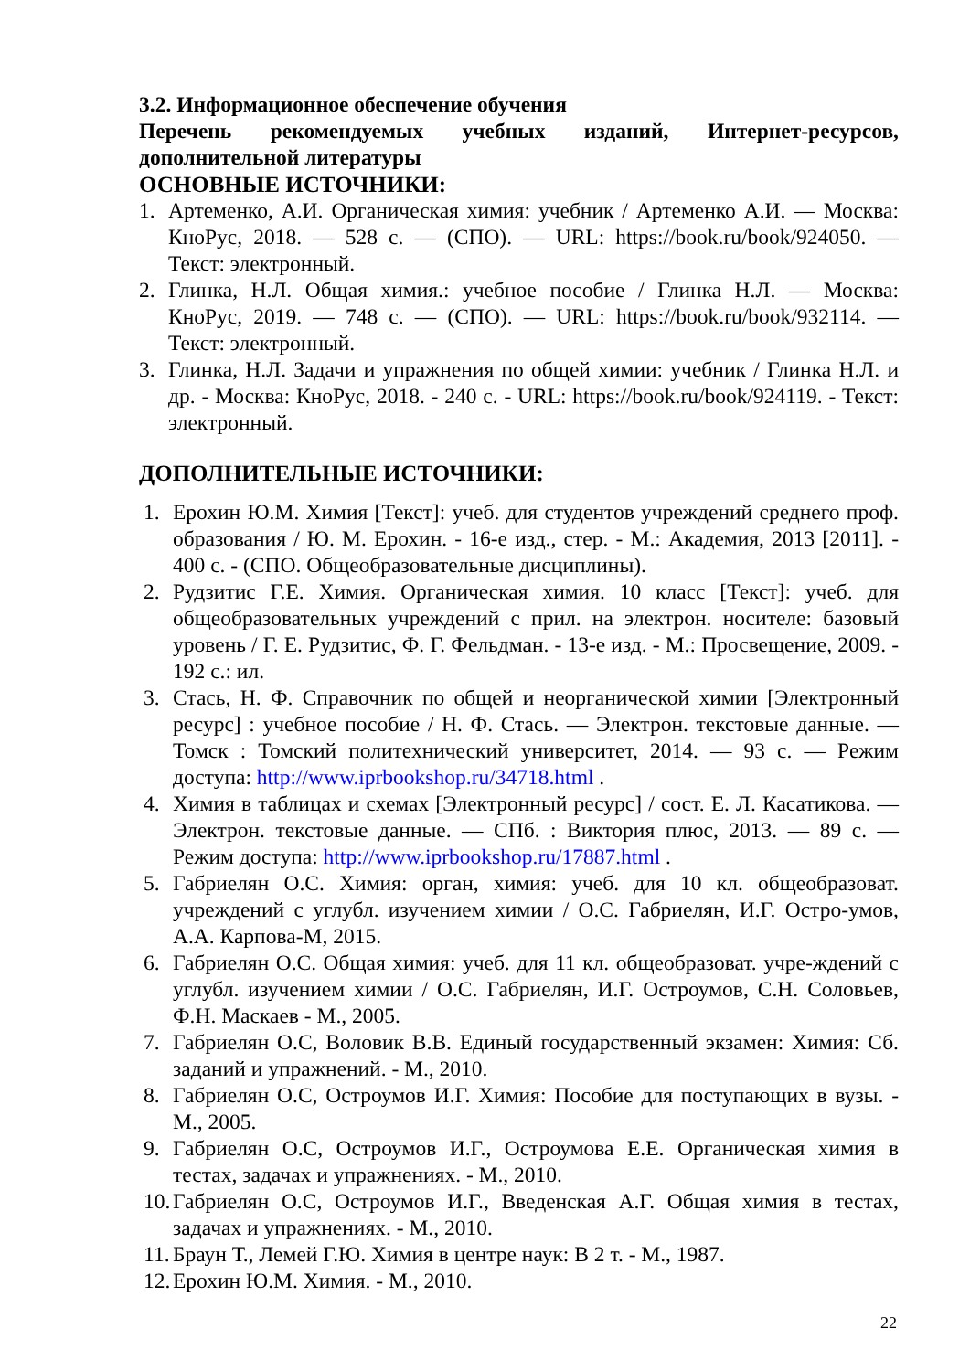3.2. Информационное обеспечение обучения
Перечень рекомендуемых учебных изданий, Интернет-ресурсов, дополнительной литературы
ОСНОВНЫЕ ИСТОЧНИКИ:
1. Артеменко, А.И. Органическая химия: учебник / Артеменко А.И. — Москва: КноРус, 2018. — 528 с. — (СПО). — URL: https://book.ru/book/924050. — Текст: электронный.
2. Глинка, Н.Л. Общая химия.: учебное пособие / Глинка Н.Л. — Москва: КноРус, 2019. — 748 с. — (СПО). — URL: https://book.ru/book/932114. — Текст: электронный.
3. Глинка, Н.Л. Задачи и упражнения по общей химии: учебник / Глинка Н.Л. и др. - Москва: КноРус, 2018. - 240 с. - URL: https://book.ru/book/924119. - Текст: электронный.
ДОПОЛНИТЕЛЬНЫЕ ИСТОЧНИКИ:
1. Ерохин Ю.М. Химия [Текст]: учеб. для студентов учреждений среднего проф. образования / Ю. М. Ерохин. - 16-е изд., стер. - М.: Академия, 2013 [2011]. - 400 с. - (СПО. Общеобразовательные дисциплины).
2. Рудзитис Г.Е. Химия. Органическая химия. 10 класс [Текст]: учеб. для общеобразовательных учреждений с прил. на электрон. носителе: базовый уровень / Г. Е. Рудзитис, Ф. Г. Фельдман. - 13-е изд. - М.: Просвещение, 2009. - 192 с.: ил.
3. Стась, Н. Ф. Справочник по общей и неорганической химии [Электронный ресурс] : учебное пособие / Н. Ф. Стась. — Электрон. текстовые данные. — Томск : Томский политехнический университет, 2014. — 93 c. — Режим доступа: http://www.iprbookshop.ru/34718.html .
4. Химия в таблицах и схемах [Электронный ресурс] / сост. Е. Л. Касатикова. — Электрон. текстовые данные. — СПб. : Виктория плюс, 2013. — 89 c. — Режим доступа: http://www.iprbookshop.ru/17887.html .
5. Габриелян О.С. Химия: орган, химия: учеб. для 10 кл. общеобразоват. учреждений с углубл. изучением химии / О.С. Габриелян, И.Г. Остро-умов, А.А. Карпова-М, 2015.
6. Габриелян О.С. Общая химия: учеб. для 11 кл. общеобразоват. учре-ждений с углубл. изучением химии / О.С. Габриелян, И.Г. Остроумов, С.Н. Соловьев, Ф.Н. Маскаев - М., 2005.
7. Габриелян О.С, Воловик В.В. Единый государственный экзамен: Химия: Сб. заданий и упражнений. - М., 2010.
8. Габриелян О.С, Остроумов И.Г. Химия: Пособие для поступающих в вузы. - М., 2005.
9. Габриелян О.С, Остроумов И.Г., Остроумова Е.Е. Органическая химия в тестах, задачах и упражнениях. - М., 2010.
10. Габриелян О.С, Остроумов И.Г., Введенская А.Г. Общая химия в тестах, задачах и упражнениях. - М., 2010.
11. Браун Т., Лемей Г.Ю. Химия в центре наук: В 2 т. - М., 1987.
12. Ерохин Ю.М. Химия. - М., 2010.
22